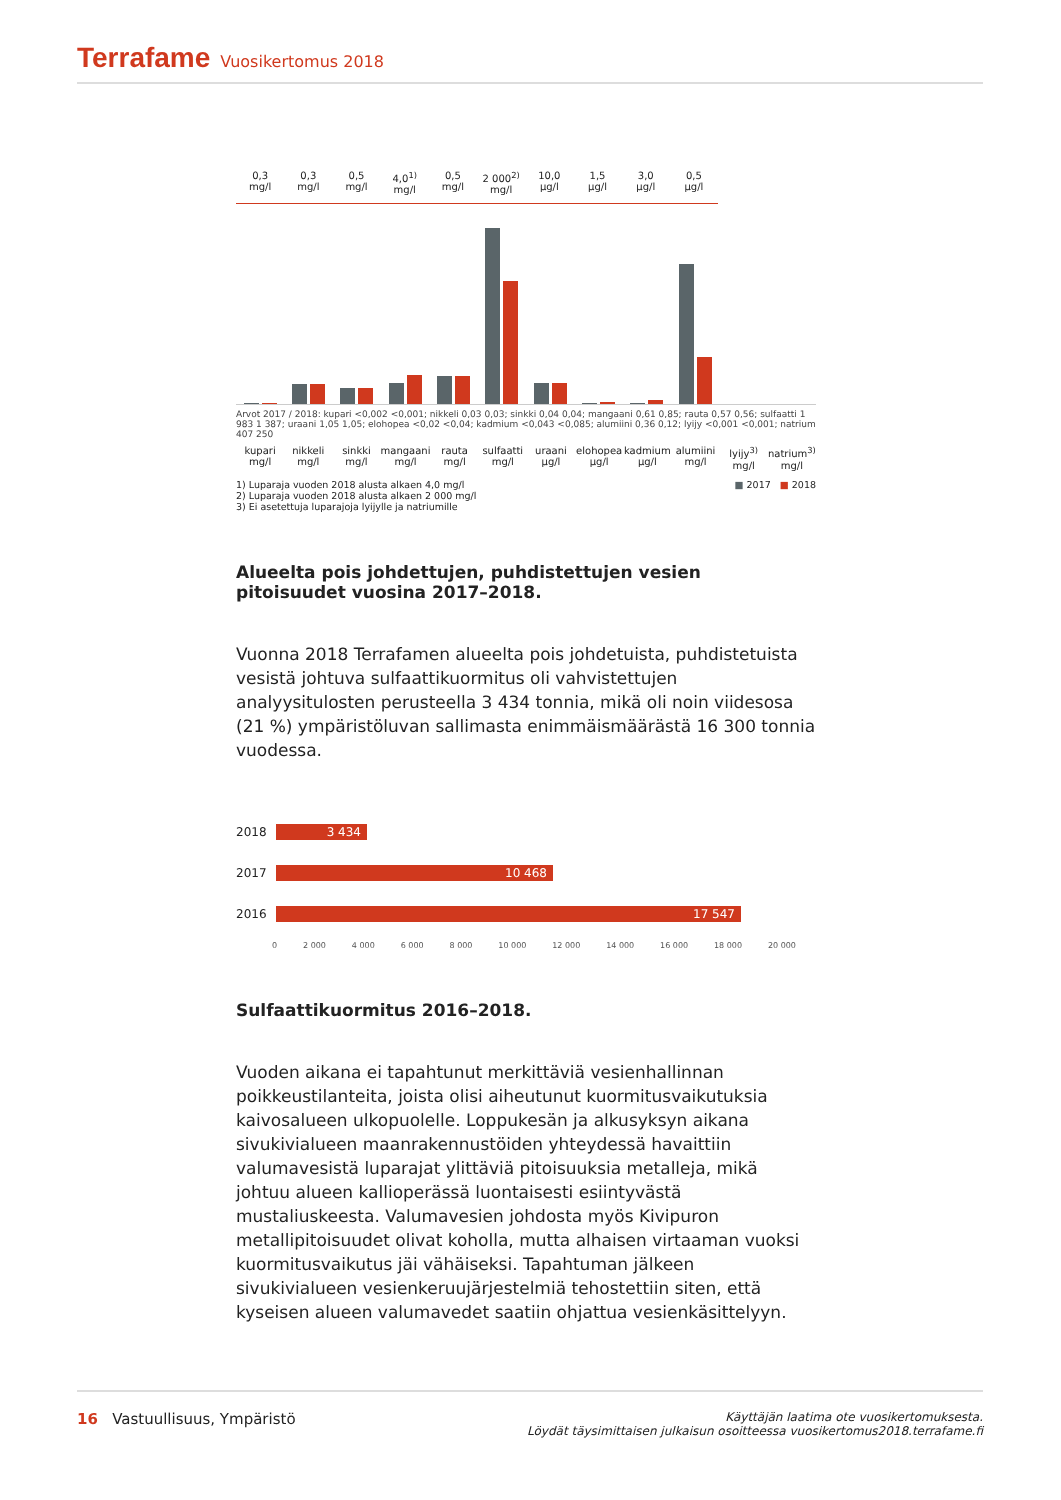Terrafame Vuosikertomus 2018
0,3
mg/l
0,3
mg/l
0,5
mg/l
4,0<sup>1)</sup>
mg/l
0,5
mg/l
2 000<sup>2)</sup>
mg/l
10,0
µg/l
1,5
µg/l
3,0
µg/l
0,5
µg/l
Arvot 2017 / 2018: kupari <0,002 <0,001; nikkeli 0,03 0,03; sinkki 0,04 0,04; mangaani 0,61 0,85; rauta 0,57 0,56; sulfaatti 1 983 1 387; uraani 1,05 1,05; elohopea <0,02 <0,04; kadmium <0,043 <0,085; alumiini 0,36 0,12; lyijy <0,001 <0,001; natrium 407 250
kupari
mg/l
nikkeli
mg/l
sinkki
mg/l
mangaani
mg/l
rauta
mg/l
sulfaatti
mg/l
uraani
µg/l
elohopea
µg/l
kadmium
µg/l
alumiini
mg/l
lyijy<sup>3)</sup>
mg/l
natrium<sup>3)</sup>
mg/l
1) Luparaja vuoden 2018 alusta alkaen 4,0 mg/l
2) Luparaja vuoden 2018 alusta alkaen 2 000 mg/l
3) Ei asetettuja luparajoja lyijylle ja natriumille
■ 2017 ■ 2018
Alueelta pois johdettujen, puhdistettujen vesien pitoisuudet vuosina 2017–2018.
Vuonna 2018 Terrafamen alueelta pois johdetuista, puhdistetuista vesistä johtuva sulfaattikuormitus oli vahvistettujen analyysitulosten perusteella 3 434 tonnia, mikä oli noin viidesosa (21 %) ympäristöluvan sallimasta enimmäismäärästä 16 300 tonnia vuodessa.
2018
3 434
2017
10 468
2016
17 547
0 2 000 4 000 6 000 8 000 10 000 12 000 14 000 16 000 18 000 20 000
Sulfaattikuormitus 2016–2018.
Vuoden aikana ei tapahtunut merkittäviä vesienhallinnan poikkeustilanteita, joista olisi aiheutunut kuormitusvaikutuksia kaivosalueen ulkopuolelle. Loppukesän ja alkusyksyn aikana sivukivialueen maanrakennustöiden yhteydessä havaittiin valumavesistä luparajat ylittäviä pitoisuuksia metalleja, mikä johtuu alueen kallioperässä luontaisesti esiintyvästä mustaliuskeesta. Valumavesien johdosta myös Kivipuron metallipitoisuudet olivat koholla, mutta alhaisen virtaaman vuoksi kuormitusvaikutus jäi vähäiseksi. Tapahtuman jälkeen sivukivialueen vesienkeruujärjestelmiä tehostettiin siten, että kyseisen alueen valumavedet saatiin ohjattua vesienkäsittelyyn.
16 Vastuullisuus, Ympäristö
Käyttäjän laatima ote vuosikertomuksesta.
Löydät täysimittaisen julkaisun osoitteessa vuosikertomus2018.terrafame.fi